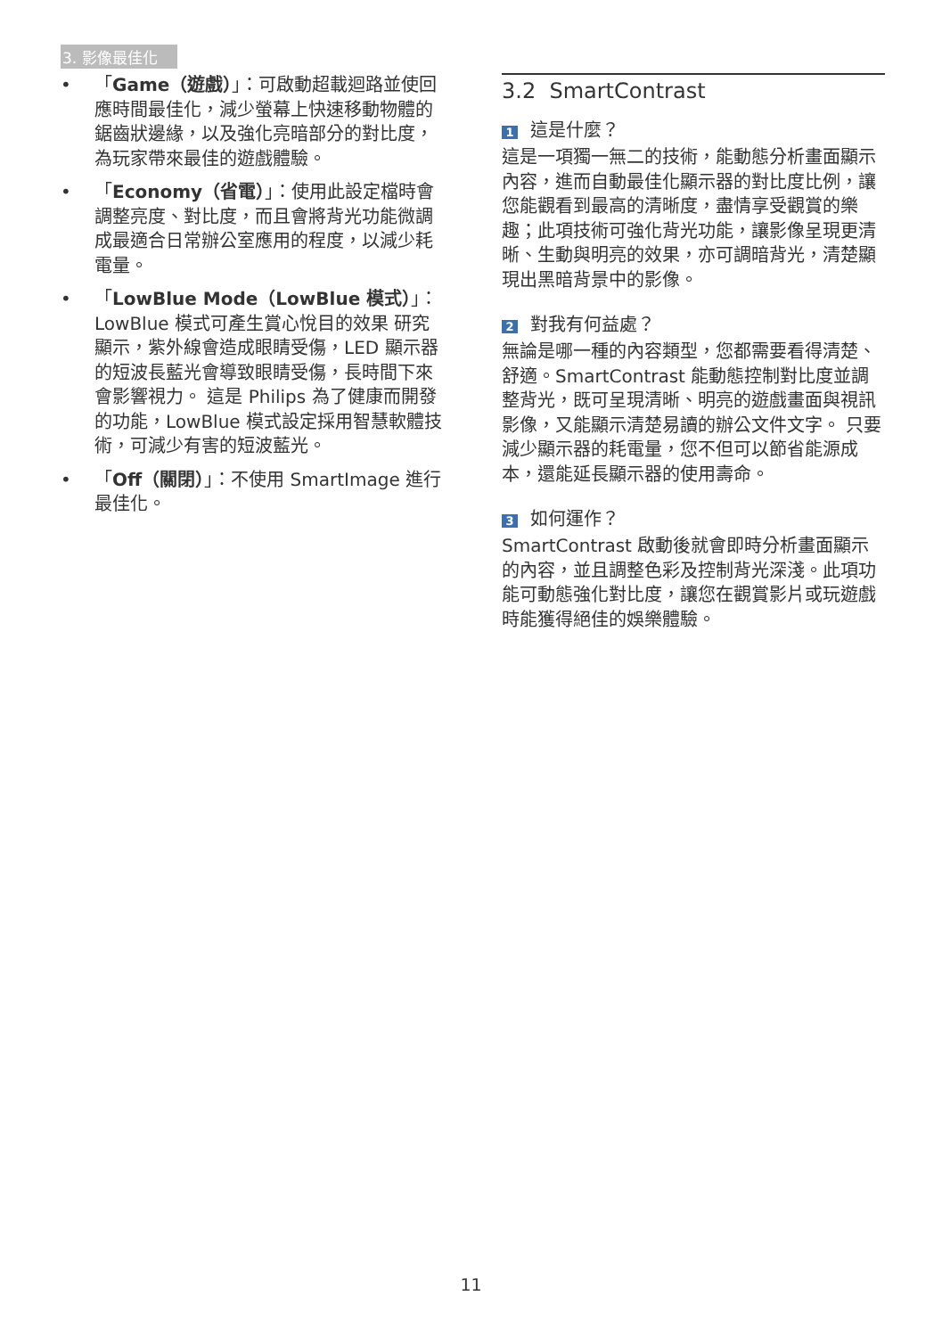3. 影像最佳化
• 「Game（遊戲）」：可啟動超載迴路並使回應時間最佳化，減少螢幕上快速移動物體的鋸齒狀邊緣，以及強化亮暗部分的對比度，為玩家帶來最佳的遊戲體驗。
• 「Economy（省電）」：使用此設定檔時會調整亮度、對比度，而且會將背光功能微調成最適合日常辦公室應用的程度，以減少耗電量。
• 「LowBlue Mode（LowBlue 模式）」：LowBlue 模式可產生賞心悅目的效果 研究顯示，紫外線會造成眼睛受傷，LED 顯示器的短波長藍光會導致眼睛受傷，長時間下來會影響視力。 這是 Philips 為了健康而開發的功能，LowBlue 模式設定採用智慧軟體技術，可減少有害的短波藍光。
• 「Off（關閉）」：不使用 SmartImage 進行最佳化。
3.2 SmartContrast
1 這是什麼？
這是一項獨一無二的技術，能動態分析畫面顯示內容，進而自動最佳化顯示器的對比度比例，讓您能觀看到最高的清晰度，盡情享受觀賞的樂趣；此項技術可強化背光功能，讓影像呈現更清晰、生動與明亮的效果，亦可調暗背光，清楚顯現出黑暗背景中的影像。
2 對我有何益處？
無論是哪一種的內容類型，您都需要看得清楚、舒適。SmartContrast 能動態控制對比度並調整背光，既可呈現清晰、明亮的遊戲畫面與視訊影像，又能顯示清楚易讀的辦公文件文字。 只要減少顯示器的耗電量，您不但可以節省能源成本，還能延長顯示器的使用壽命。
3 如何運作？
SmartContrast 啟動後就會即時分析畫面顯示的內容，並且調整色彩及控制背光深淺。此項功能可動態強化對比度，讓您在觀賞影片或玩遊戲時能獲得絕佳的娛樂體驗。
11